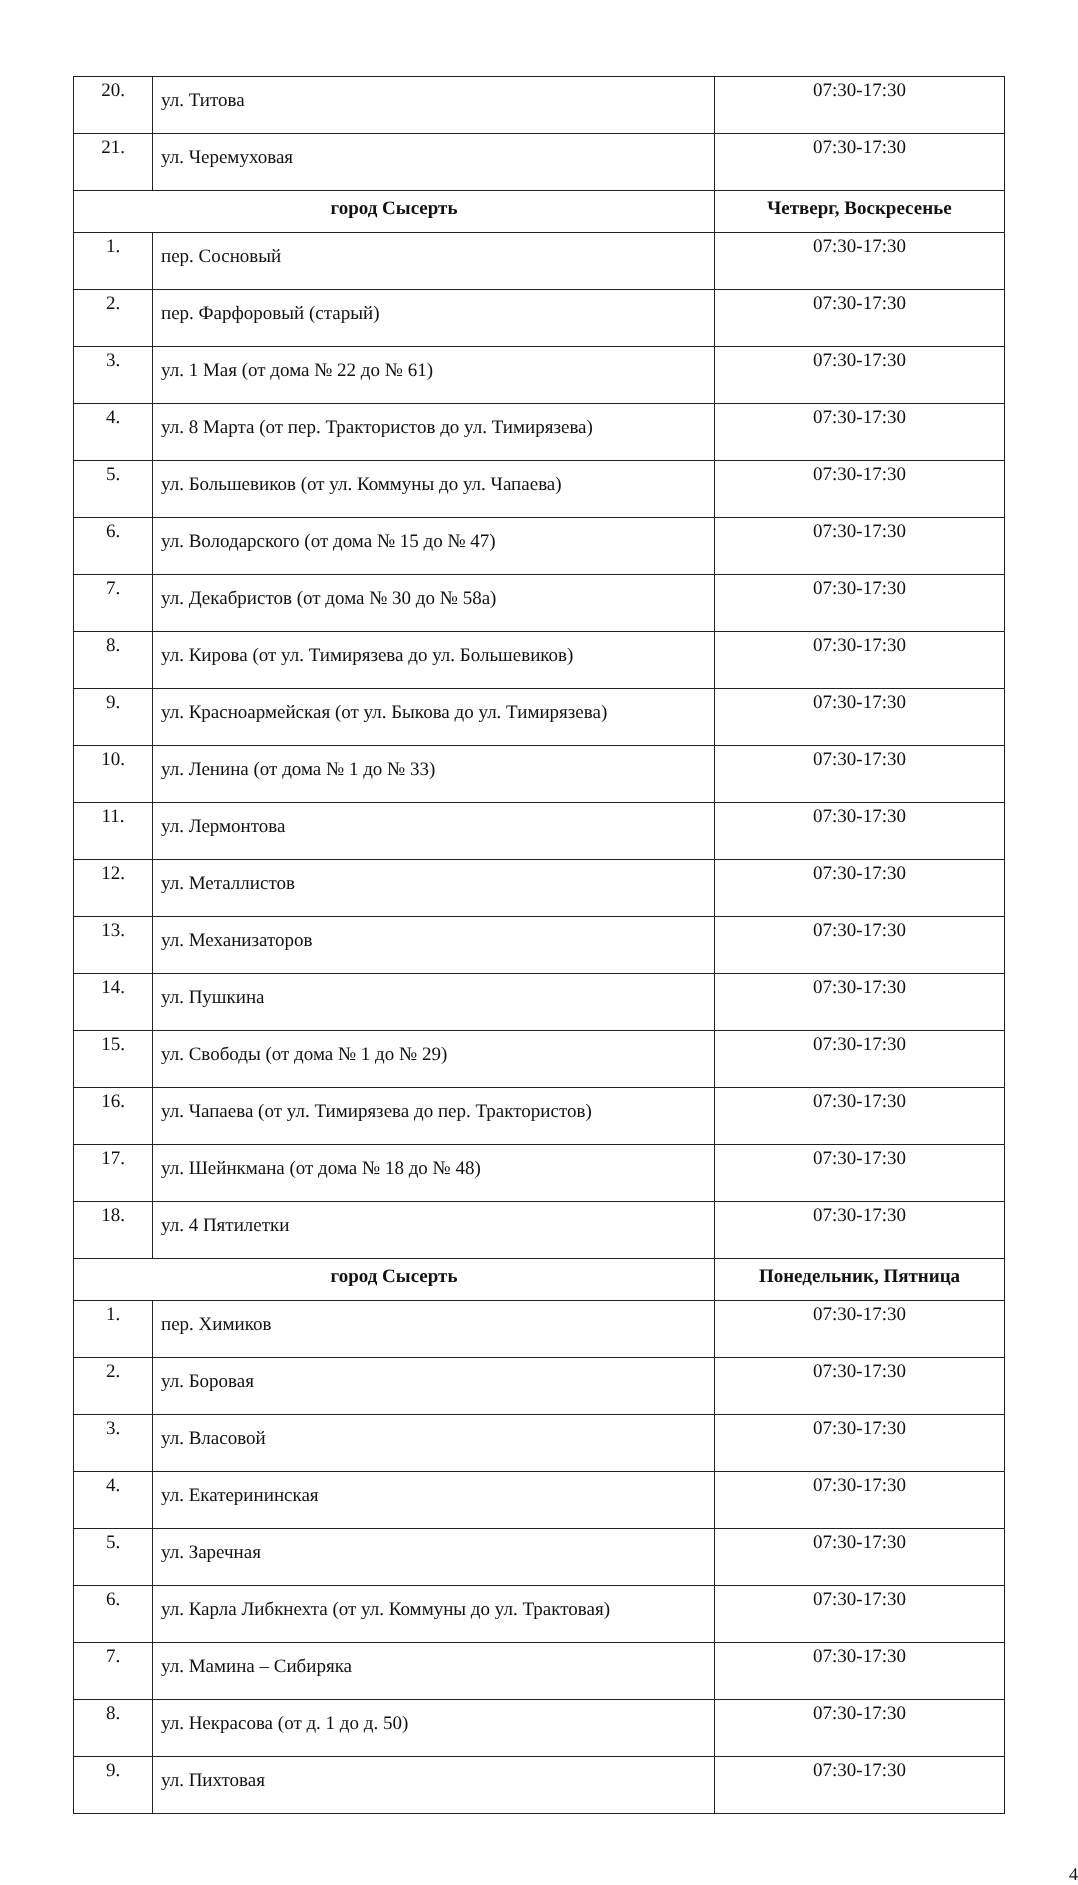| 20. | ул. Титова | 07:30-17:30 |
| 21. | ул. Черемуховая | 07:30-17:30 |
| город Сысерть | | Четверг, Воскресенье |
| 1. | пер. Сосновый | 07:30-17:30 |
| 2. | пер. Фарфоровый (старый) | 07:30-17:30 |
| 3. | ул. 1 Мая (от дома № 22 до № 61) | 07:30-17:30 |
| 4. | ул. 8 Марта (от пер. Трактористов до ул. Тимирязева) | 07:30-17:30 |
| 5. | ул. Большевиков (от ул. Коммуны до ул. Чапаева) | 07:30-17:30 |
| 6. | ул. Володарского (от дома № 15 до № 47) | 07:30-17:30 |
| 7. | ул. Декабристов (от дома № 30 до № 58а) | 07:30-17:30 |
| 8. | ул. Кирова (от ул. Тимирязева до ул. Большевиков) | 07:30-17:30 |
| 9. | ул. Красноармейская (от ул. Быкова до ул. Тимирязева) | 07:30-17:30 |
| 10. | ул. Ленина (от дома № 1 до № 33) | 07:30-17:30 |
| 11. | ул. Лермонтова | 07:30-17:30 |
| 12. | ул. Металлистов | 07:30-17:30 |
| 13. | ул. Механизаторов | 07:30-17:30 |
| 14. | ул. Пушкина | 07:30-17:30 |
| 15. | ул. Свободы (от дома № 1 до № 29) | 07:30-17:30 |
| 16. | ул. Чапаева (от ул. Тимирязева до пер. Трактористов) | 07:30-17:30 |
| 17. | ул. Шейнкмана (от дома № 18 до № 48) | 07:30-17:30 |
| 18. | ул. 4 Пятилетки | 07:30-17:30 |
| город Сысерть | | Понедельник, Пятница |
| 1. | пер. Химиков | 07:30-17:30 |
| 2. | ул. Боровая | 07:30-17:30 |
| 3. | ул. Власовой | 07:30-17:30 |
| 4. | ул. Екатерининская | 07:30-17:30 |
| 5. | ул. Заречная | 07:30-17:30 |
| 6. | ул. Карла Либкнехта (от ул. Коммуны до ул. Трактовая) | 07:30-17:30 |
| 7. | ул. Мамина – Сибиряка | 07:30-17:30 |
| 8. | ул. Некрасова (от д. 1 до д. 50) | 07:30-17:30 |
| 9. | ул. Пихтовая | 07:30-17:30 |
4